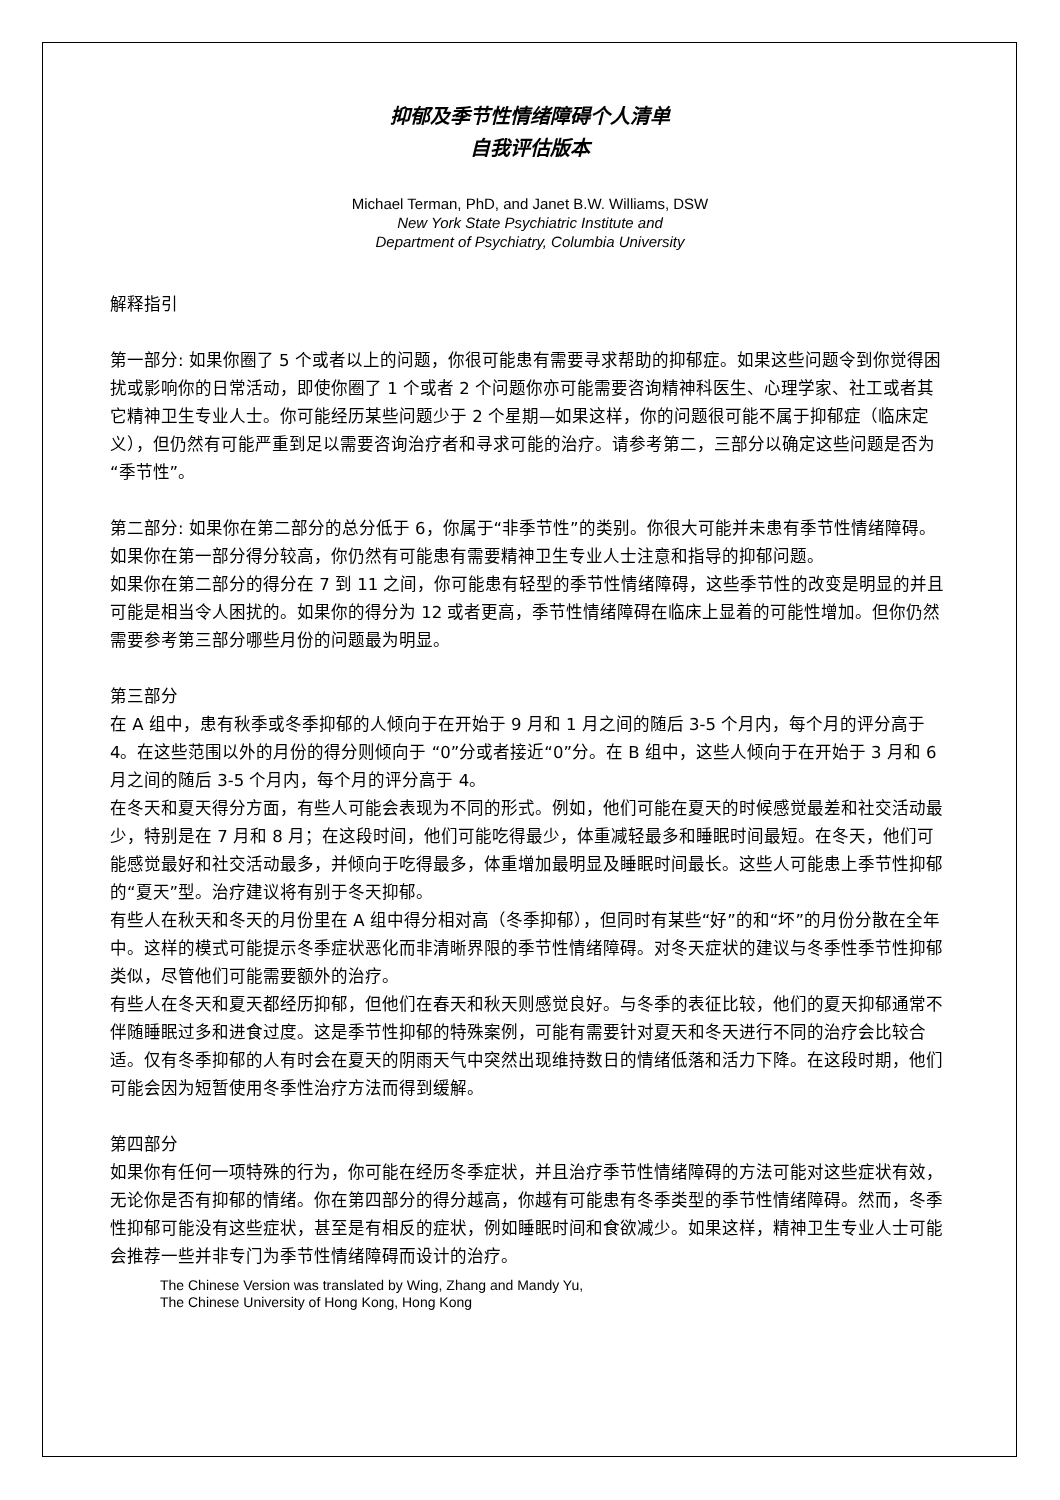抑郁及季节性情绪障碍个人清单
自我评估版本
Michael Terman, PhD, and Janet B.W. Williams, DSW
New York State Psychiatric Institute and
Department of Psychiatry, Columbia University
解释指引
第一部分: 如果你圈了 5 个或者以上的问题，你很可能患有需要寻求帮助的抑郁症。如果这些问题令到你觉得困扰或影响你的日常活动，即使你圈了 1 个或者 2 个问题你亦可能需要咨询精神科医生、心理学家、社工或者其它精神卫生专业人士。你可能经历某些问题少于 2 个星期—如果这样，你的问题很可能不属于抑郁症（临床定义），但仍然有可能严重到足以需要咨询治疗者和寻求可能的治疗。请参考第二，三部分以确定这些问题是否为“季节性”。
第二部分: 如果你在第二部分的总分低于 6，你属于“非季节性”的类别。你很大可能并未患有季节性情绪障碍。如果你在第一部分得分较高，你仍然有可能患有需要精神卫生专业人士注意和指导的抑郁问题。
如果你在第二部分的得分在 7 到 11 之间，你可能患有轻型的季节性情绪障碍，这些季节性的改变是明显的并且可能是相当令人困扰的。如果你的得分为 12 或者更高，季节性情绪障碍在临床上显着的可能性增加。但你仍然需要参考第三部分哪些月份的问题最为明显。
第三部分
在 A 组中，患有秋季或冬季抑郁的人倾向于在开始于 9 月和 1 月之间的随后 3-5 个月内，每个月的评分高于 4。在这些范围以外的月份的得分则倾向于 “0”分或者接近“0”分。在 B 组中，这些人倾向于在开始于 3 月和 6 月之间的随后 3-5 个月内，每个月的评分高于 4。
在冬天和夏天得分方面，有些人可能会表现为不同的形式。例如，他们可能在夏天的时候感觉最差和社交活动最少，特别是在 7 月和 8 月；在这段时间，他们可能吃得最少，体重减轻最多和睡眠时间最短。在冬天，他们可能感觉最好和社交活动最多，并倾向于吃得最多，体重增加最明显及睡眠时间最长。这些人可能患上季节性抑郁的“夏天”型。治疗建议将有别于冬天抑郁。
有些人在秋天和冬天的月份里在 A 组中得分相对高（冬季抑郁），但同时有某些“好”的和“坏”的月份分散在全年中。这样的模式可能提示冬季症状恶化而非清晰界限的季节性情绪障碍。对冬天症状的建议与冬季性季节性抑郁类似，尽管他们可能需要额外的治疗。
有些人在冬天和夏天都经历抑郁，但他们在春天和秋天则感觉良好。与冬季的表征比较，他们的夏天抑郁通常不伴随睡眠过多和进食过度。这是季节性抑郁的特殊案例，可能有需要针对夏天和冬天进行不同的治疗会比较合适。仅有冬季抑郁的人有时会在夏天的阴雨天气中突然出现维持数日的情绪低落和活力下降。在这段时期，他们可能会因为短暂使用冬季性治疗方法而得到缓解。
第四部分
如果你有任何一项特殊的行为，你可能在经历冬季症状，并且治疗季节性情绪障碍的方法可能对这些症状有效，无论你是否有抑郁的情绪。你在第四部分的得分越高，你越有可能患有冬季类型的季节性情绪障碍。然而，冬季性抑郁可能没有这些症状，甚至是有相反的症状，例如睡眠时间和食欲减少。如果这样，精神卫生专业人士可能会推荐一些并非专门为季节性情绪障碍而设计的治疗。
The Chinese Version was translated by Wing, Zhang and Mandy Yu,
The Chinese University of Hong Kong, Hong Kong